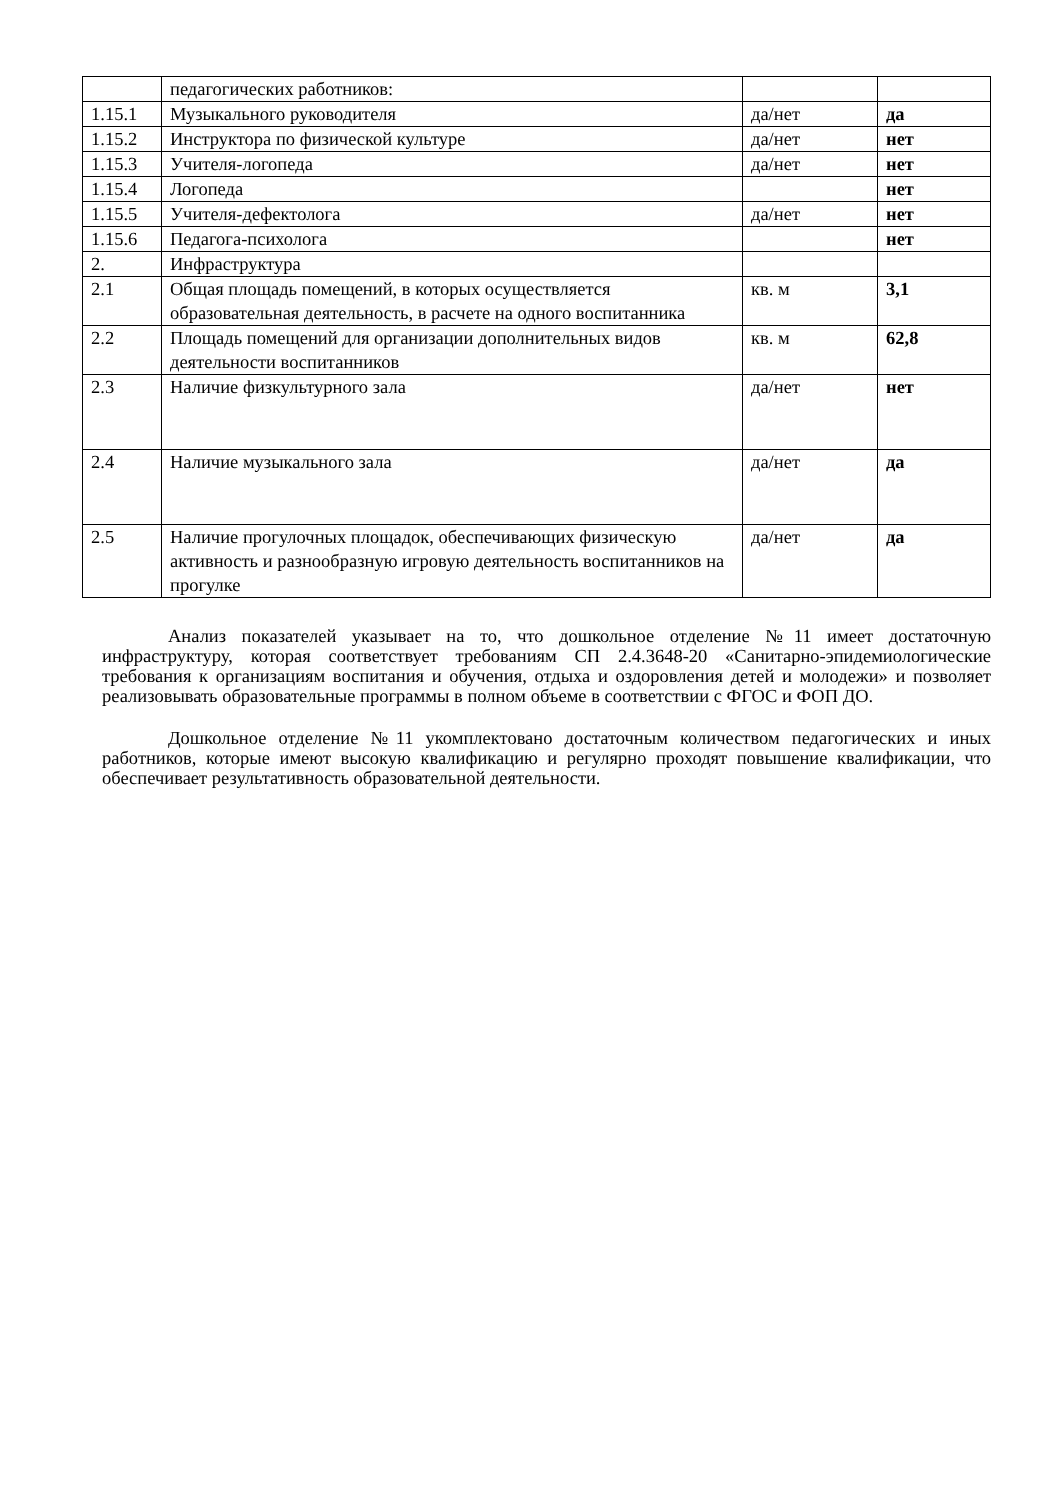| | педагогических работников: | | |
| 1.15.1 | Музыкального руководителя | да/нет | да |
| 1.15.2 | Инструктора по физической культуре | да/нет | нет |
| 1.15.3 | Учителя-логопеда | да/нет | нет |
| 1.15.4 | Логопеда | | нет |
| 1.15.5 | Учителя-дефектолога | да/нет | нет |
| 1.15.6 | Педагога-психолога | | нет |
| 2. | Инфраструктура | | |
| 2.1 | Общая площадь помещений, в которых осуществляется образовательная деятельность, в расчете на одного воспитанника | кв. м | 3,1 |
| 2.2 | Площадь помещений для организации дополнительных видов деятельности воспитанников | кв. м | 62,8 |
| 2.3 | Наличие физкультурного зала | да/нет | нет |
| 2.4 | Наличие музыкального зала | да/нет | да |
| 2.5 | Наличие прогулочных площадок, обеспечивающих физическую активность и разнообразную игровую деятельность воспитанников на прогулке | да/нет | да |
Анализ показателей указывает на то, что дошкольное отделение №11 имеет достаточную инфраструктуру, которая соответствует требованиям СП 2.4.3648-20 «Санитарно-эпидемиологические требования к организациям воспитания и обучения, отдыха и оздоровления детей и молодежи» и позволяет реализовывать образовательные программы в полном объеме в соответствии с ФГОС и ФОП ДО.
Дошкольное отделение №11 укомплектовано достаточным количеством педагогических и иных работников, которые имеют высокую квалификацию и регулярно проходят повышение квалификации, что обеспечивает результативность образовательной деятельности.